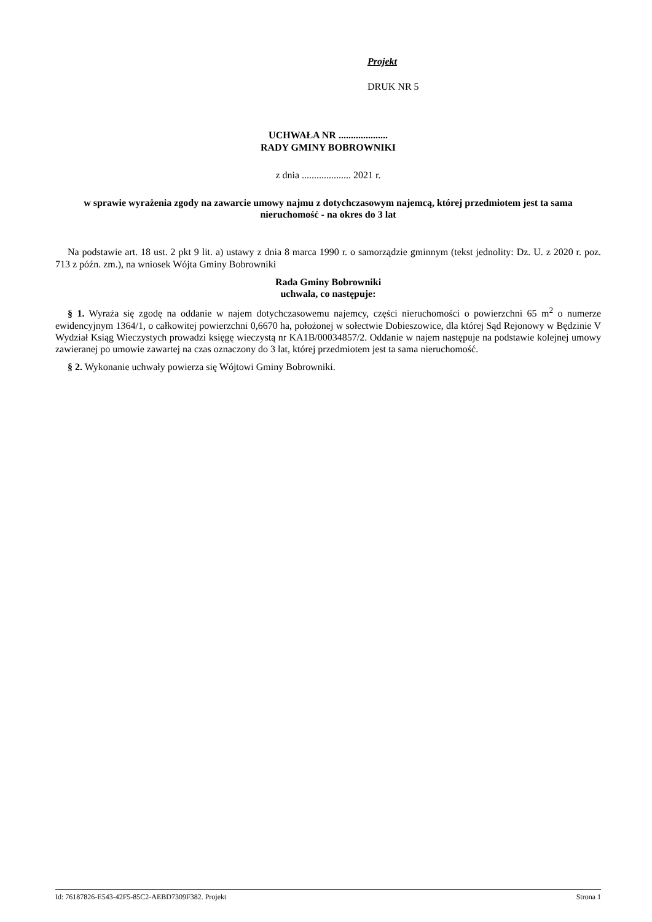Projekt
DRUK NR 5
UCHWAŁA NR ....................
RADY GMINY BOBROWNIKI
z dnia .................... 2021 r.
w sprawie wyrażenia zgody na zawarcie umowy najmu z dotychczasowym najemcą, której przedmiotem jest ta sama nieruchomość - na okres do 3 lat
Na podstawie art. 18 ust. 2 pkt 9 lit. a) ustawy z dnia 8 marca 1990 r. o samorządzie gminnym (tekst jednolity: Dz. U. z 2020 r. poz. 713 z późn. zm.), na wniosek Wójta Gminy Bobrowniki
Rada Gminy Bobrowniki
uchwala, co następuje:
§ 1. Wyraża się zgodę na oddanie w najem dotychczasowemu najemcy, części nieruchomości o powierzchni 65 m<sup>2</sup> o numerze ewidencyjnym 1364/1, o całkowitej powierzchni 0,6670 ha, położonej w sołectwie Dobieszowice, dla której Sąd Rejonowy w Będzinie V Wydział Ksiąg Wieczystych prowadzi księgę wieczystą nr KA1B/00034857/2. Oddanie w najem następuje na podstawie kolejnej umowy zawieranej po umowie zawartej na czas oznaczony do 3 lat, której przedmiotem jest ta sama nieruchomość.
§ 2. Wykonanie uchwały powierza się Wójtowi Gminy Bobrowniki.
Id: 76187826-E543-42F5-85C2-AEBD7309F382. Projekt Strona 1